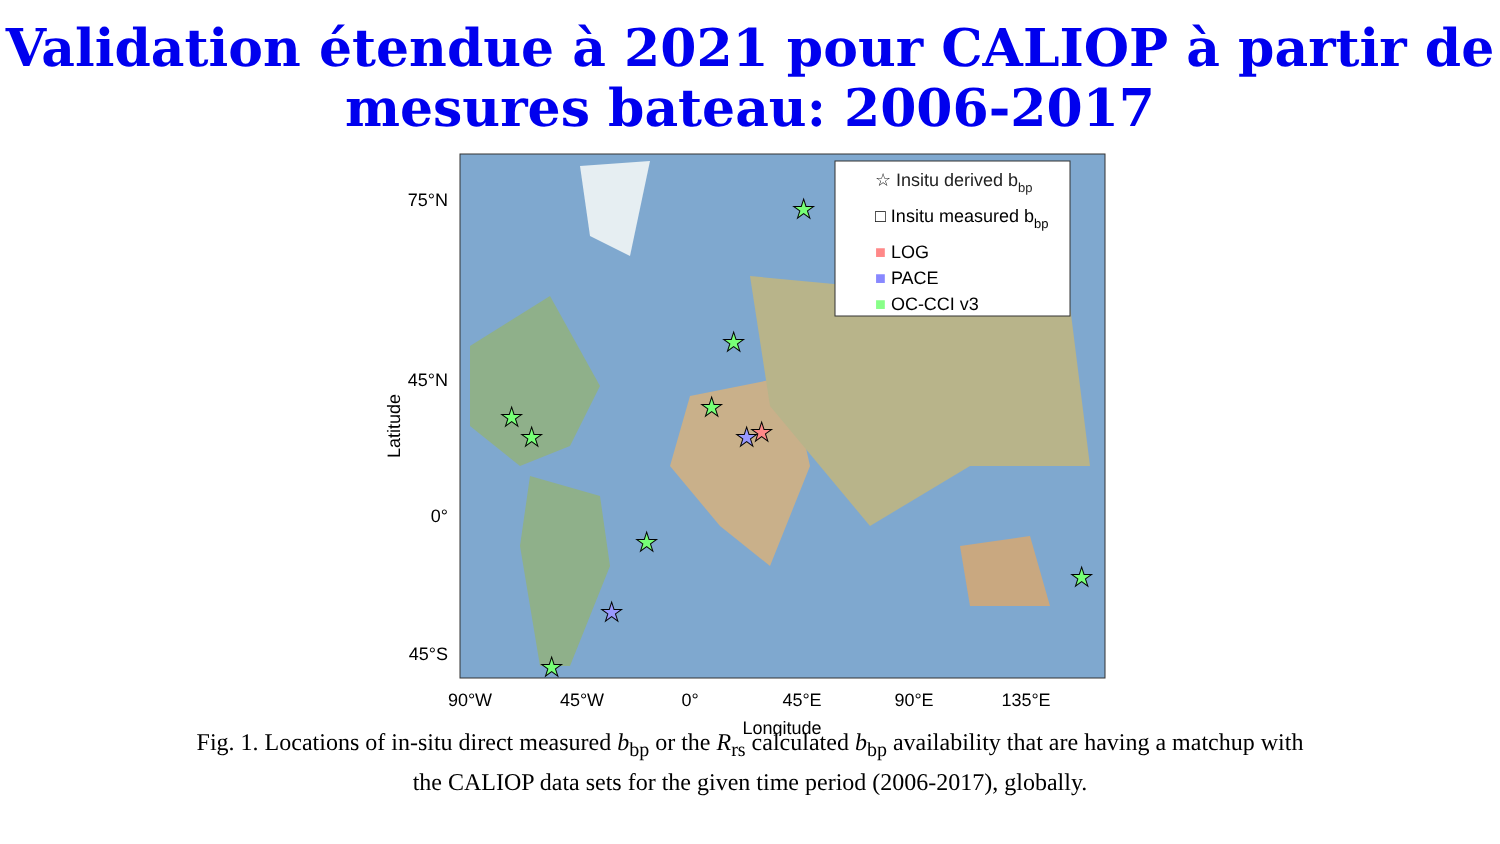Validation étendue à 2021 pour CALIOP à partir de
mesures bateau: 2006-2017
75°N
45°N
0°
45°S
Latitude
90°W
45°W
0°
45°E
90°E
135°E
Longitude
☆ Insitu derived bbp
□ Insitu measured bbp
■ LOG
■ PACE
■ OC-CCI v3
★
★
★
★
★
★
★
★
★
★
★
Fig. 1. Locations of in-situ direct measured b<sub>bp</sub> or the R<sub>rs</sub> calculated b<sub>bp</sub> availability that are having a matchup with
the CALIOP data sets for the given time period (2006-2017), globally.